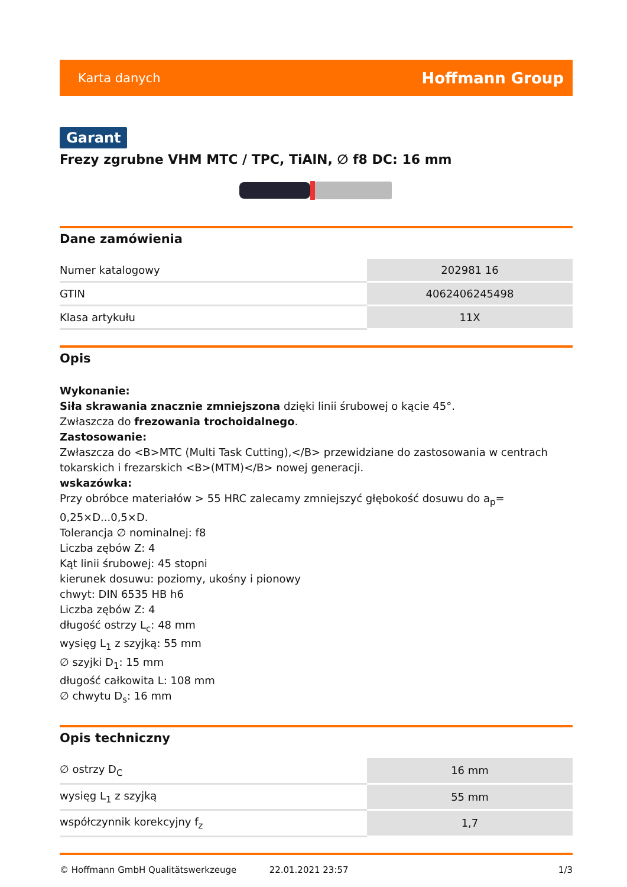Karta danych Hoffmann Group
Garant
Frezy zgrubne VHM MTC / TPC, TiAlN, ∅ f8 DC: 16 mm
Dane zamówienia
| Numer katalogowy | 202981 16 |
| GTIN | 4062406245498 |
| Klasa artykułu | 11X |
Opis
Wykonanie:
Siła skrawania znacznie zmniejszona dzięki linii śrubowej o kącie 45°.
Zwłaszcza do frezowania trochoidalnego.
Zastosowanie:
Zwłaszcza do <B>MTC (Multi Task Cutting),</B> przewidziane do zastosowania w centrach tokarskich i frezarskich <B>(MTM)</B> nowej generacji.
wskazówka:
Przy obróbce materiałów > 55 HRC zalecamy zmniejszyć głębokość dosuwu do a<sub>p</sub>= 0,25×D...0,5×D.
Tolerancja ∅ nominalnej: f8
Liczba zębów Z: 4
Kąt linii śrubowej: 45 stopni
kierunek dosuwu: poziomy, ukośny i pionowy
chwyt: DIN 6535 HB h6
Liczba zębów Z: 4
długość ostrzy L<sub>c</sub>: 48 mm
wysięg L<sub>1</sub> z szyjką: 55 mm
∅ szyjki D<sub>1</sub>: 15 mm
długość całkowita L: 108 mm
∅ chwytu D<sub>s</sub>: 16 mm
Opis techniczny
| ∅ ostrzy D<sub>C</sub> | 16 mm |
| wysięg L<sub>1</sub> z szyjką | 55 mm |
| współczynnik korekcyjny f<sub>z</sub> | 1,7 |
© Hoffmann GmbH Qualitätswerkzeuge 22.01.2021 23:57 1/3